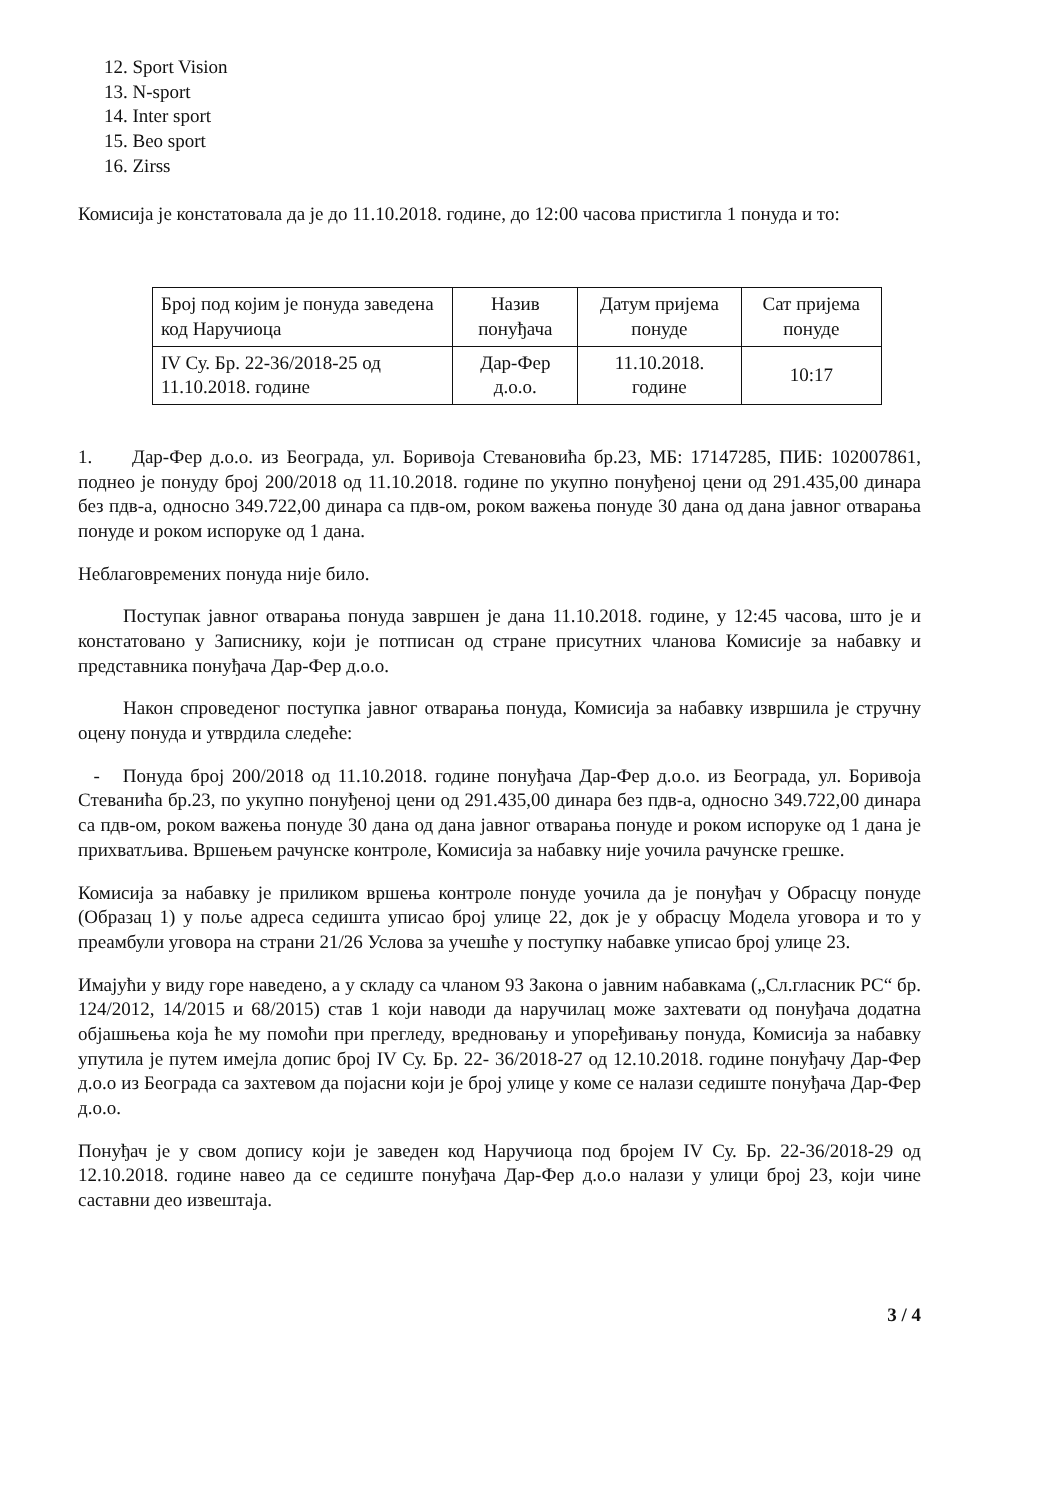12. Sport Vision
13. N-sport
14. Inter sport
15. Beo sport
16. Zirss
Комисија је констатовала да је до 11.10.2018. године, до 12:00 часова пристигла 1 понуда и то:
| Број под којим је понуда заведена код Наручиоца | Назив понуђача | Датум пријема понуде | Сат пријема понуде |
| --- | --- | --- | --- |
| IV Су. Бр. 22-36/2018-25 од 11.10.2018. године | Дар-Фер д.о.о. | 11.10.2018. године | 10:17 |
1. Дар-Фер д.о.о. из Београда, ул. Боривоја Стевановића бр.23, МБ: 17147285, ПИБ: 102007861, поднео је понуду број 200/2018 од 11.10.2018. године по укупно понуђеној цени од 291.435,00 динара без пдв-а, односно 349.722,00 динара са пдв-ом, роком важења понуде 30 дана од дана јавног отварања понуде и роком испоруке од 1 дана.
Неблаговремених понуда није било.
Поступак јавног отварања понуда завршен је дана 11.10.2018. године, у 12:45 часова, што је и констатовано у Записнику, који је потписан од стране присутних чланова Комисије за набавку и представника понуђача Дар-Фер д.о.о.
Након спроведеног поступка јавног отварања понуда, Комисија за набавку извршила је стручну оцену понуда и утврдила следеће:
- Понуда број 200/2018 од 11.10.2018. године понуђача Дар-Фер д.о.о. из Београда, ул. Боривоја Стеванића бр.23, по укупно понуђеној цени од 291.435,00 динара без пдв-а, односно 349.722,00 динара са пдв-ом, роком важења понуде 30 дана од дана јавног отварања понуде и роком испоруке од 1 дана је прихватљива. Вршењем рачунске контроле, Комисија за набавку није уочила рачунске грешке.
Комисија за набавку је приликом вршења контроле понуде уочила да је понуђач у Обрасцу понуде (Образац 1) у поље адреса седишта уписао број улице 22, док је у обрасцу Модела уговора и то у преамбули уговора на страни 21/26 Услова за учешће у поступку набавке уписао број улице 23.
Имајући у виду горе наведено, а у складу са чланом 93 Закона о јавним набавкама („Сл.гласник РС“ бр. 124/2012, 14/2015 и 68/2015) став 1 који наводи да наручилац може захтевати од понуђача додатна објашњења која ће му помоћи при прегледу, вредновању и упоређивању понуда, Комисија за набавку упутила је путем имејла допис број IV Су. Бр. 22- 36/2018-27 од 12.10.2018. године понуђачу Дар-Фер д.о.о из Београда са захтевом да појасни који је број улице у коме се налази седиште понуђача Дар-Фер д.о.о.
Понуђач је у свом допису који је заведен код Наручиоца под бројем IV Су. Бр. 22-36/2018-29 од 12.10.2018. године навео да се седиште понуђача Дар-Фер д.о.о налази у улици број 23, који чине саставни део извештаја.
3 / 4